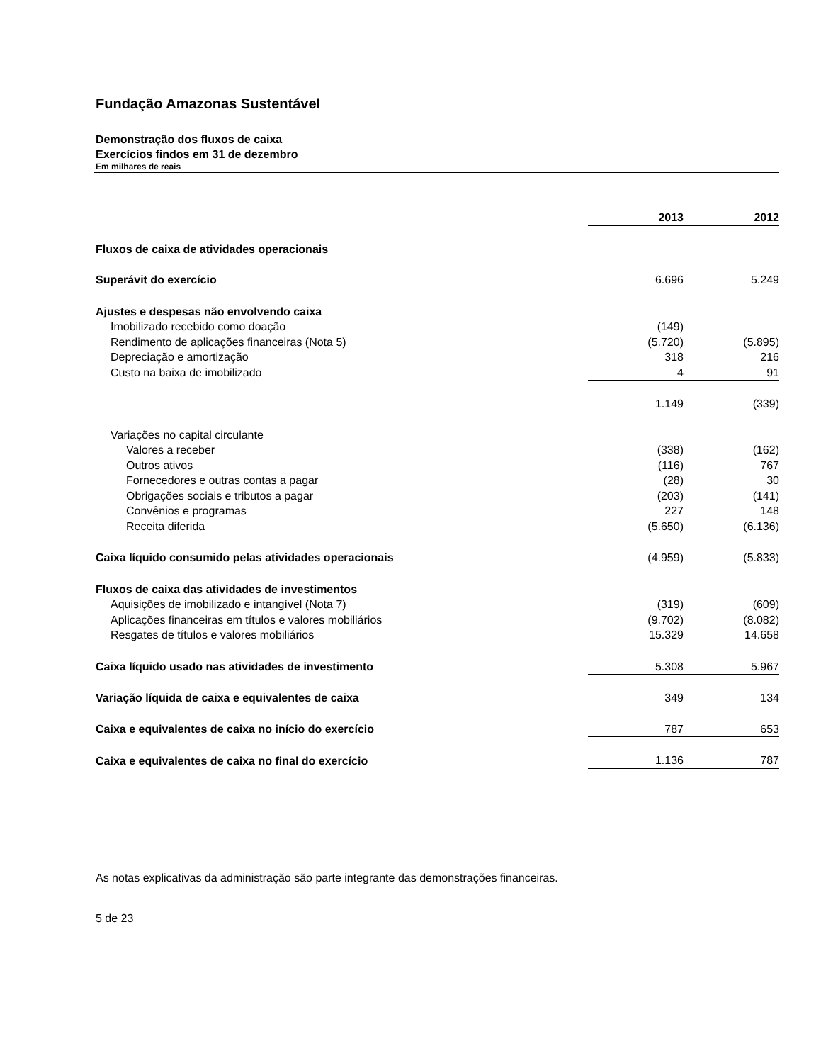Fundação Amazonas Sustentável
Demonstração dos fluxos de caixa
Exercícios findos em 31 de dezembro
Em milhares de reais
| | 2013 | | 2012 |
| --- | --- | --- | --- |
| Fluxos de caixa de atividades operacionais | | | |
| Superávit do exercício | 6.696 | | 5.249 |
| Ajustes e despesas não envolvendo caixa | | | |
| Imobilizado recebido como doação | (149) | | |
| Rendimento de aplicações financeiras (Nota 5) | (5.720) | | (5.895) |
| Depreciação e amortização | 318 | | 216 |
| Custo na baixa de imobilizado | 4 | | 91 |
| | 1.149 | | (339) |
| Variações no capital circulante | | | |
| Valores a receber | (338) | | (162) |
| Outros ativos | (116) | | 767 |
| Fornecedores e outras contas a pagar | (28) | | 30 |
| Obrigações sociais e tributos a pagar | (203) | | (141) |
| Convênios e programas | 227 | | 148 |
| Receita diferida | (5.650) | | (6.136) |
| Caixa líquido consumido pelas atividades operacionais | (4.959) | | (5.833) |
| Fluxos de caixa das atividades de investimentos | | | |
| Aquisições de imobilizado e intangível (Nota 7) | (319) | | (609) |
| Aplicações financeiras em títulos e valores mobiliários | (9.702) | | (8.082) |
| Resgates de títulos e valores mobiliários | 15.329 | | 14.658 |
| Caixa líquido usado nas atividades de investimento | 5.308 | | 5.967 |
| Variação líquida de caixa e equivalentes de caixa | 349 | | 134 |
| Caixa e equivalentes de caixa no início do exercício | 787 | | 653 |
| Caixa e equivalentes de caixa no final do exercício | 1.136 | | 787 |
As notas explicativas da administração são parte integrante das demonstrações financeiras.
5 de 23